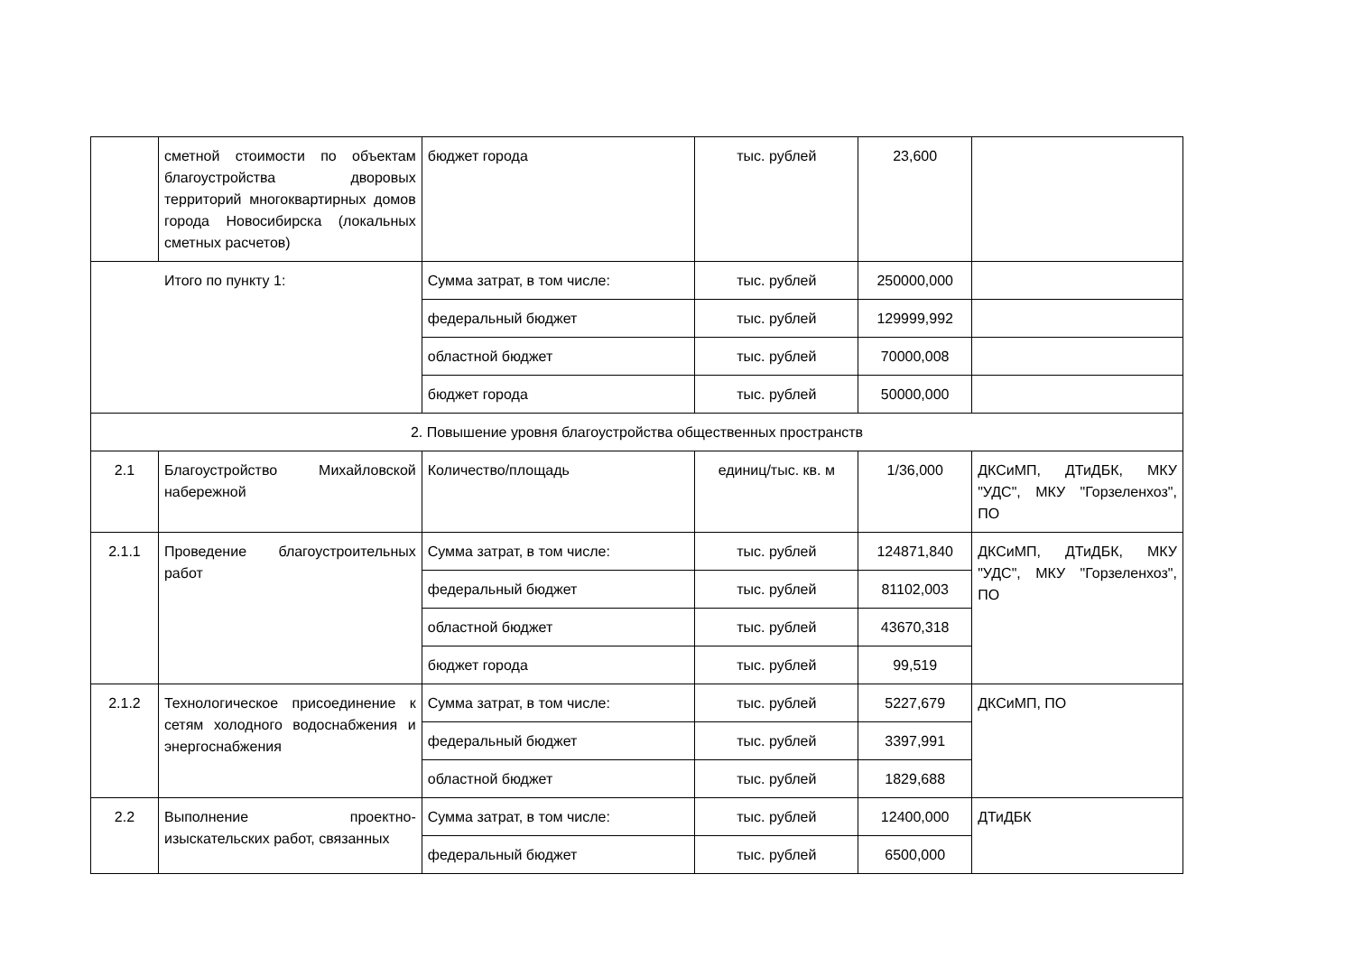| | сметной стоимости по объектам благоустройства дворовых территорий многоквартирных домов города Новосибирска (локальных сметных расчетов) | бюджет города | тыс. рублей | 23,600 | |
| Итого по пункту 1: | | Сумма затрат, в том числе: | тыс. рублей | 250000,000 | |
| | | федеральный бюджет | тыс. рублей | 129999,992 | |
| | | областной бюджет | тыс. рублей | 70000,008 | |
| | | бюджет города | тыс. рублей | 50000,000 | |
| 2. Повышение уровня благоустройства общественных пространств | | | | | |
| 2.1 | Благоустройство Михайловской набережной | Количество/площадь | единиц/тыс. кв. м | 1/36,000 | ДКСиМП, ДТиДБК, МКУ "УДС", МКУ "Горзеленхоз", ПО |
| 2.1.1 | Проведение благоустроительных работ | Сумма затрат, в том числе: | тыс. рублей | 124871,840 | ДКСиМП, ДТиДБК, МКУ "УДС", МКУ "Горзеленхоз", ПО |
| | | федеральный бюджет | тыс. рублей | 81102,003 | |
| | | областной бюджет | тыс. рублей | 43670,318 | |
| | | бюджет города | тыс. рублей | 99,519 | |
| 2.1.2 | Технологическое присоединение к сетям холодного водоснабжения и энергоснабжения | Сумма затрат, в том числе: | тыс. рублей | 5227,679 | ДКСиМП, ПО |
| | | федеральный бюджет | тыс. рублей | 3397,991 | |
| | | областной бюджет | тыс. рублей | 1829,688 | |
| 2.2 | Выполнение проектно-изыскательских работ, связанных | Сумма затрат, в том числе: | тыс. рублей | 12400,000 | ДТиДБК |
| | | федеральный бюджет | тыс. рублей | 6500,000 | |